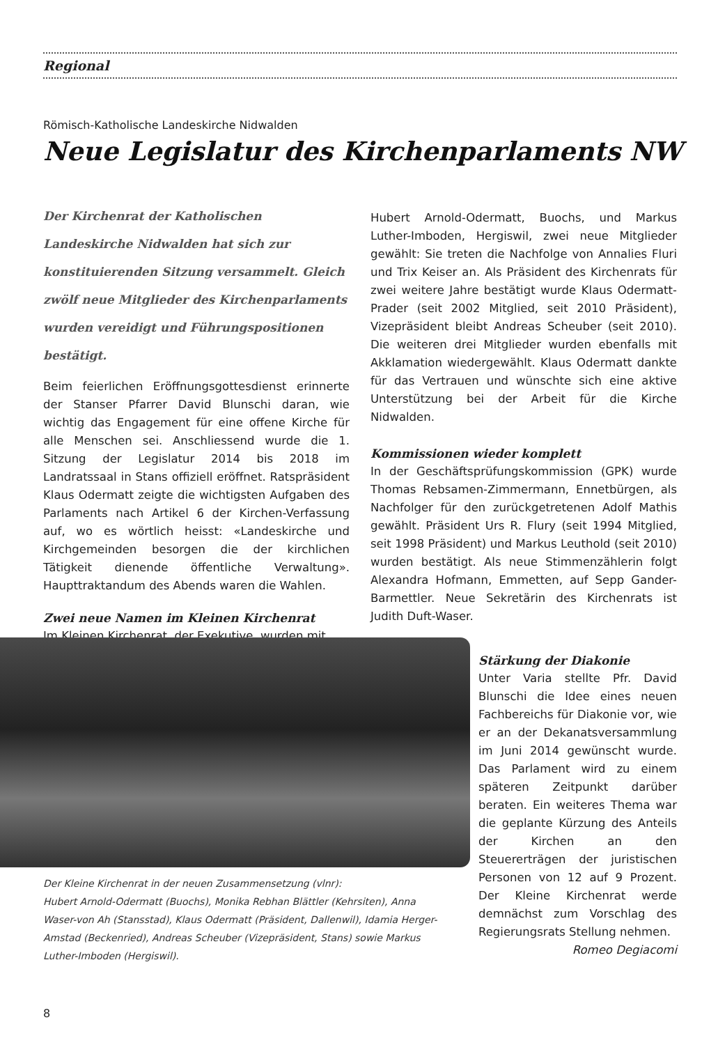Regional
Römisch-Katholische Landeskirche Nidwalden
Neue Legislatur des Kirchenparlaments NW
Der Kirchenrat der Katholischen Landeskirche Nidwalden hat sich zur konstituierenden Sitzung versammelt. Gleich zwölf neue Mitglieder des Kirchenparlaments wurden vereidigt und Führungspositionen bestätigt.
Beim feierlichen Eröffnungsgottesdienst erinnerte der Stanser Pfarrer David Blunschi daran, wie wichtig das Engagement für eine offene Kirche für alle Menschen sei. Anschliessend wurde die 1. Sitzung der Legislatur 2014 bis 2018 im Landratssaal in Stans offiziell eröffnet. Ratspräsident Klaus Odermatt zeigte die wichtigsten Aufgaben des Parlaments nach Artikel 6 der Kirchen-Verfassung auf, wo es wörtlich heisst: «Landeskirche und Kirchgemeinden besorgen die der kirchlichen Tätigkeit dienende öffentliche Verwaltung». Haupttraktandum des Abends waren die Wahlen.
Zwei neue Namen im Kleinen Kirchenrat
Im Kleinen Kirchenrat, der Exekutive, wurden mit
Hubert Arnold-Odermatt, Buochs, und Markus Luther-Imboden, Hergiswil, zwei neue Mitglieder gewählt: Sie treten die Nachfolge von Annalies Fluri und Trix Keiser an. Als Präsident des Kirchenrats für zwei weitere Jahre bestätigt wurde Klaus Odermatt-Prader (seit 2002 Mitglied, seit 2010 Präsident), Vizepräsident bleibt Andreas Scheuber (seit 2010). Die weiteren drei Mitglieder wurden ebenfalls mit Akklamation wiedergewählt. Klaus Odermatt dankte für das Vertrauen und wünschte sich eine aktive Unterstützung bei der Arbeit für die Kirche Nidwalden.
Kommissionen wieder komplett
In der Geschäftsprüfungskommission (GPK) wurde Thomas Rebsamen-Zimmermann, Ennetbürgen, als Nachfolger für den zurückgetretenen Adolf Mathis gewählt. Präsident Urs R. Flury (seit 1994 Mitglied, seit 1998 Präsident) und Markus Leuthold (seit 2010) wurden bestätigt. Als neue Stimmenzählerin folgt Alexandra Hofmann, Emmetten, auf Sepp Gander-Barmettler. Neue Sekretärin des Kirchenrats ist Judith Duft-Waser.
Stärkung der Diakonie
Unter Varia stellte Pfr. David Blunschi die Idee eines neuen Fachbereichs für Diakonie vor, wie er an der Dekanatsversammlung im Juni 2014 gewünscht wurde. Das Parlament wird zu einem späteren Zeitpunkt darüber beraten. Ein weiteres Thema war die geplante Kürzung des Anteils der Kirchen an den Steuererträgen der juristischen Personen von 12 auf 9 Prozent. Der Kleine Kirchenrat werde demnächst zum Vorschlag des Regierungsrats Stellung nehmen. Romeo Degiacomi
Der Kleine Kirchenrat in der neuen Zusammensetzung (vlnr):
Hubert Arnold-Odermatt (Buochs), Monika Rebhan Blättler (Kehrsiten), Anna Waser-von Ah (Stansstad), Klaus Odermatt (Präsident, Dallenwil), Idamia Herger-Amstad (Beckenried), Andreas Scheuber (Vizepräsident, Stans) sowie Markus Luther-Imboden (Hergiswil).
8